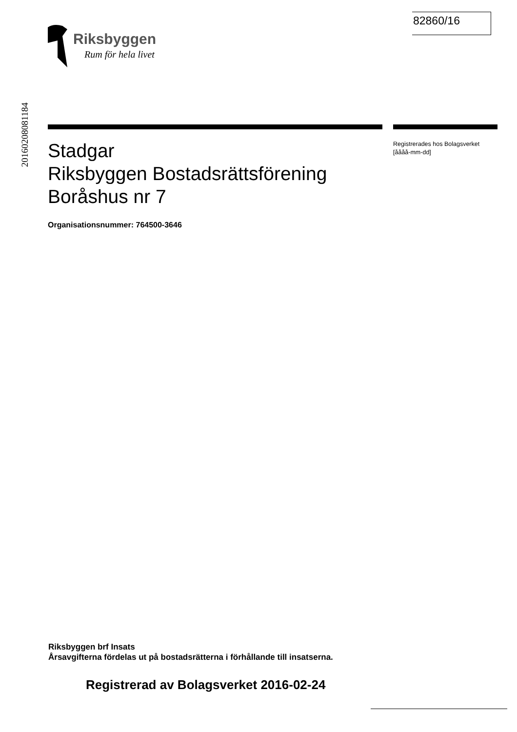82860/16
Riksbyggen
Rum för hela livet
20160208081184
Stadgar
Riksbyggen Bostadsrättsförening
Boråshus nr 7
Organisationsnummer: 764500-3646
Registrerades hos Bolagsverket
[åååå-mm-dd]
Riksbyggen brf Insats
Årsavgifterna fördelas ut på bostadsrätterna i förhållande till insatserna.
Registrerad av Bolagsverket 2016-02-24